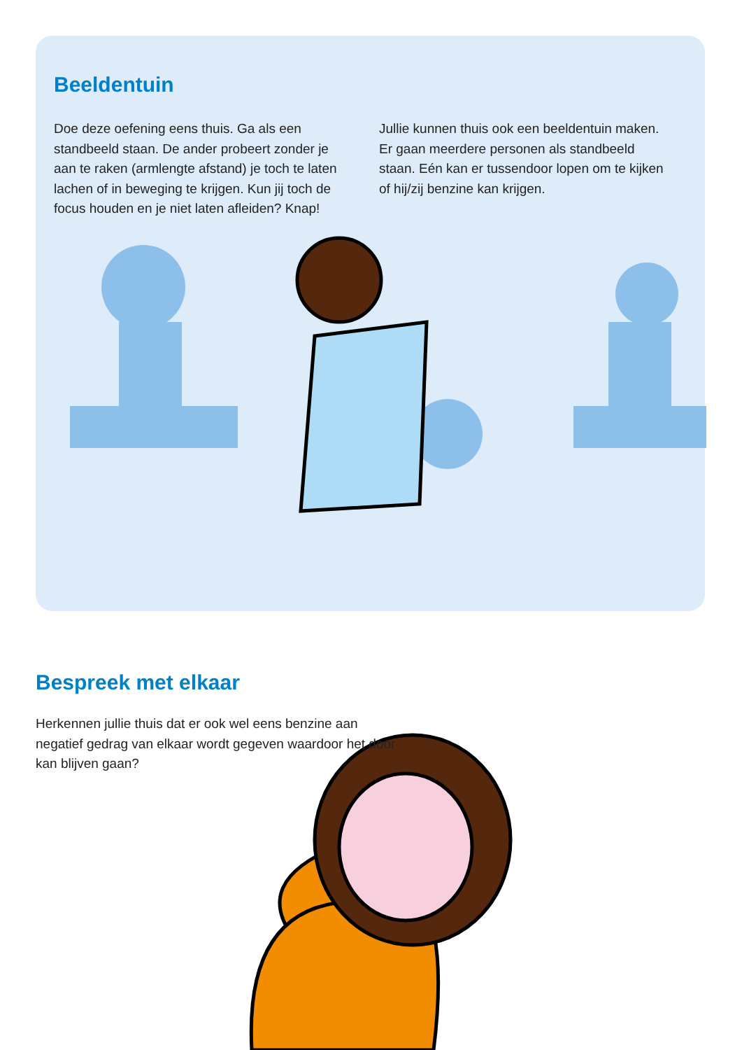Beeldentuin
Doe deze oefening eens thuis. Ga als een standbeeld staan. De ander probeert zonder je aan te raken (armlengte afstand) je toch te laten lachen of in beweging te krijgen. Kun jij toch de focus houden en je niet laten afleiden? Knap!
Jullie kunnen thuis ook een beeldentuin maken. Er gaan meerdere personen als standbeeld staan. Eén kan er tussendoor lopen om te kijken of hij/zij benzine kan krijgen.
Bespreek met elkaar
Herkennen jullie thuis dat er ook wel eens benzine aan negatief gedrag van elkaar wordt gegeven waardoor het door kan blijven gaan?